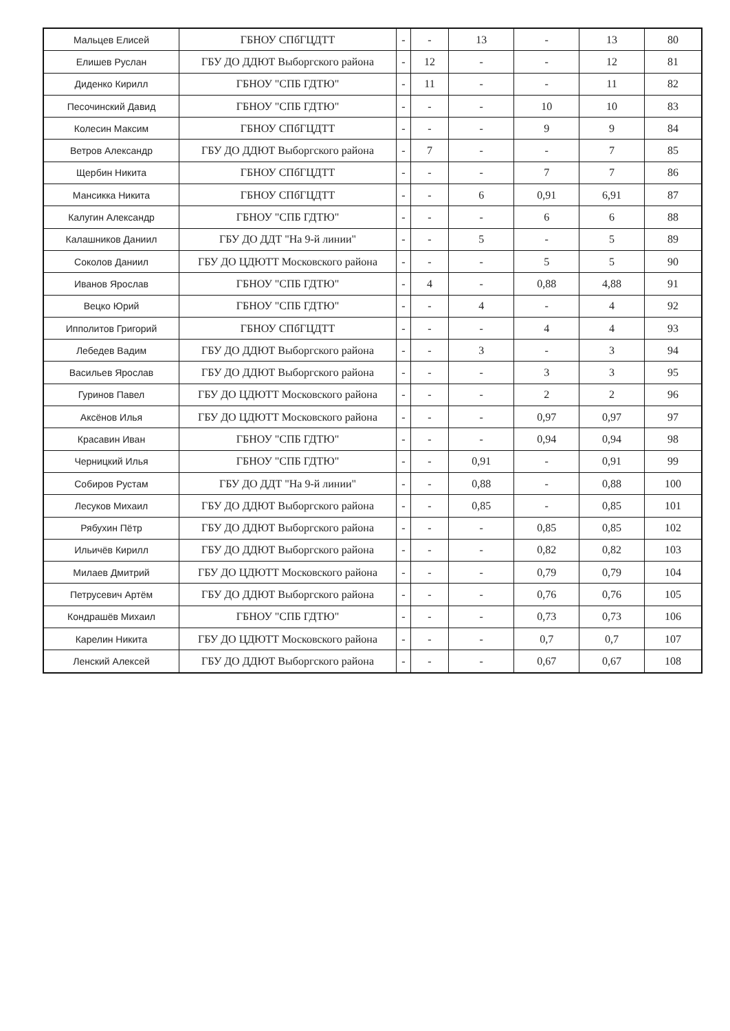| Мальцев Елисей | ГБНОУ СПбГЦДТТ | - | - | 13 | - | 13 | 80 |
| Елишев Руслан | ГБУ ДО ДДЮТ Выборгского района | - | 12 | - | - | 12 | 81 |
| Диденко Кирилл | ГБНОУ "СПБ ГДТЮ" | - | 11 | - | - | 11 | 82 |
| Песочинский Давид | ГБНОУ "СПБ ГДТЮ" | - | - | - | 10 | 10 | 83 |
| Колесин Максим | ГБНОУ СПбГЦДТТ | - | - | - | 9 | 9 | 84 |
| Ветров Александр | ГБУ ДО ДДЮТ Выборгского района | - | 7 | - | - | 7 | 85 |
| Щербин Никита | ГБНОУ СПбГЦДТТ | - | - | - | 7 | 7 | 86 |
| Мансикка Никита | ГБНОУ СПбГЦДТТ | - | - | 6 | 0,91 | 6,91 | 87 |
| Калугин Александр | ГБНОУ "СПБ ГДТЮ" | - | - | - | 6 | 6 | 88 |
| Калашников Даниил | ГБУ ДО ДДТ "На 9-й линии" | - | - | 5 | - | 5 | 89 |
| Соколов Даниил | ГБУ ДО ЦДЮТТ Московского района | - | - | - | 5 | 5 | 90 |
| Иванов Ярослав | ГБНОУ "СПБ ГДТЮ" | - | 4 | - | 0,88 | 4,88 | 91 |
| Вецко Юрий | ГБНОУ "СПБ ГДТЮ" | - | - | 4 | - | 4 | 92 |
| Ипполитов Григорий | ГБНОУ СПбГЦДТТ | - | - | - | 4 | 4 | 93 |
| Лебедев Вадим | ГБУ ДО ДДЮТ Выборгского района | - | - | 3 | - | 3 | 94 |
| Васильев Ярослав | ГБУ ДО ДДЮТ Выборгского района | - | - | - | 3 | 3 | 95 |
| Гуринов Павел | ГБУ ДО ЦДЮТТ Московского района | - | - | - | 2 | 2 | 96 |
| Аксёнов Илья | ГБУ ДО ЦДЮТТ Московского района | - | - | - | 0,97 | 0,97 | 97 |
| Красавин Иван | ГБНОУ "СПБ ГДТЮ" | - | - | - | 0,94 | 0,94 | 98 |
| Черницкий Илья | ГБНОУ "СПБ ГДТЮ" | - | - | 0,91 | - | 0,91 | 99 |
| Собиров Рустам | ГБУ ДО ДДТ "На 9-й линии" | - | - | 0,88 | - | 0,88 | 100 |
| Лесуков Михаил | ГБУ ДО ДДЮТ Выборгского района | - | - | 0,85 | - | 0,85 | 101 |
| Рябухин Пётр | ГБУ ДО ДДЮТ Выборгского района | - | - | - | 0,85 | 0,85 | 102 |
| Ильичёв Кирилл | ГБУ ДО ДДЮТ Выборгского района | - | - | - | 0,82 | 0,82 | 103 |
| Милаев Дмитрий | ГБУ ДО ЦДЮТТ Московского района | - | - | - | 0,79 | 0,79 | 104 |
| Петрусевич Артём | ГБУ ДО ДДЮТ Выборгского района | - | - | - | 0,76 | 0,76 | 105 |
| Кондрашёв Михаил | ГБНОУ "СПБ ГДТЮ" | - | - | - | 0,73 | 0,73 | 106 |
| Карелин Никита | ГБУ ДО ЦДЮТТ Московского района | - | - | - | 0,7 | 0,7 | 107 |
| Ленский Алексей | ГБУ ДО ДДЮТ Выборгского района | - | - | - | 0,67 | 0,67 | 108 |